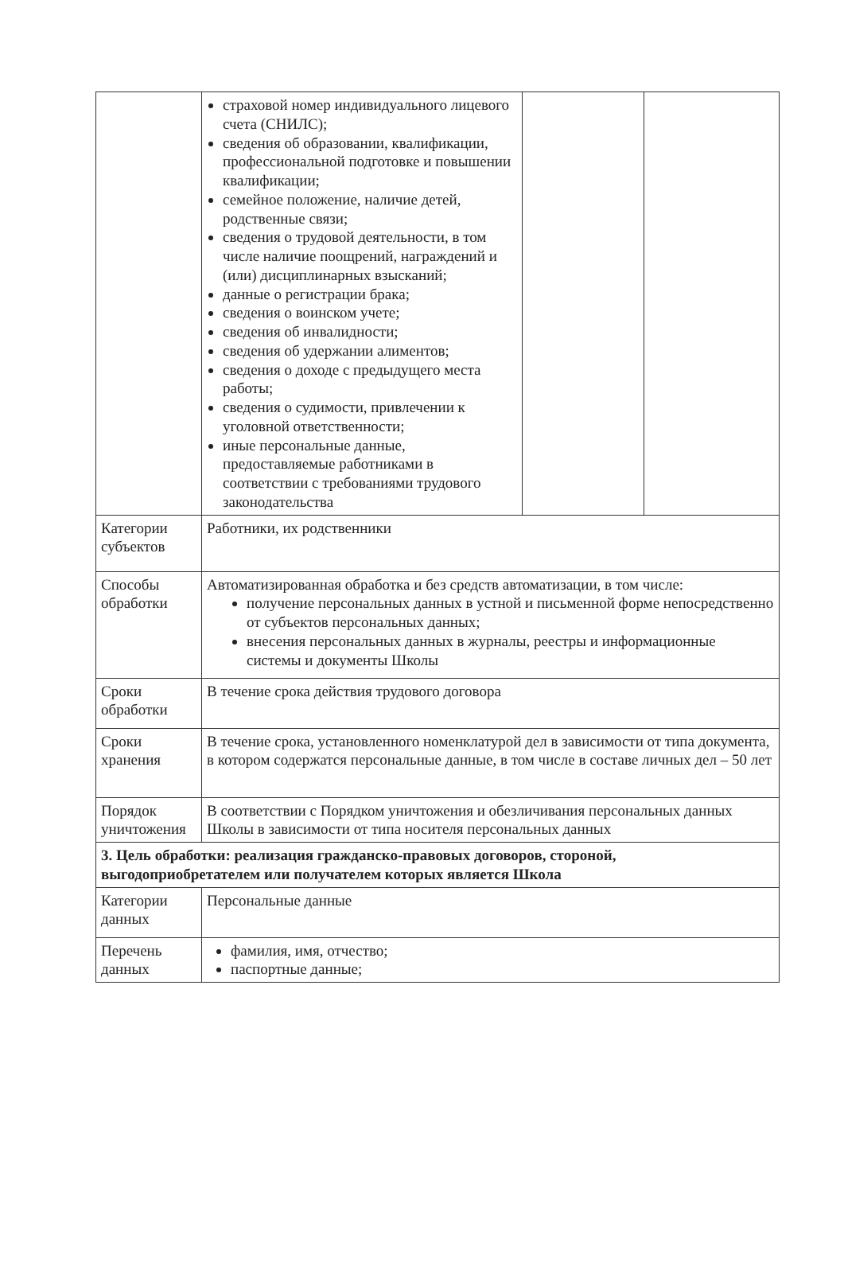| | страховой номер индивидуального лицевого счета (СНИЛС); сведения об образовании, квалификации, профессиональной подготовке и повышении квалификации; семейное положение, наличие детей, родственные связи; сведения о трудовой деятельности, в том числе наличие поощрений, награждений и (или) дисциплинарных взысканий; данные о регистрации брака; сведения о воинском учете; сведения об инвалидности; сведения об удержании алиментов; сведения о доходе с предыдущего места работы; сведения о судимости, привлечении к уголовной ответственности; иные персональные данные, предоставляемые работниками в соответствии с требованиями трудового законодательства | | |
| Категории субъектов | Работники, их родственники | | |
| Способы обработки | Автоматизированная обработка и без средств автоматизации, в том числе: получение персональных данных в устной и письменной форме непосредственно от субъектов персональных данных; внесения персональных данных в журналы, реестры и информационные системы и документы Школы | | |
| Сроки обработки | В течение срока действия трудового договора | | |
| Сроки хранения | В течение срока, установленного номенклатурой дел в зависимости от типа документа, в котором содержатся персональные данные, в том числе в составе личных дел – 50 лет | | |
| Порядок уничтожения | В соответствии с Порядком уничтожения и обезличивания персональных данных Школы в зависимости от типа носителя персональных данных | | |
| 3. Цель обработки: реализация гражданско-правовых договоров, стороной, выгодоприобретателем или получателем которых является Школа | | | |
| Категории данных | Персональные данные | | |
| Перечень данных | фамилия, имя, отчество; паспортные данные; | | |